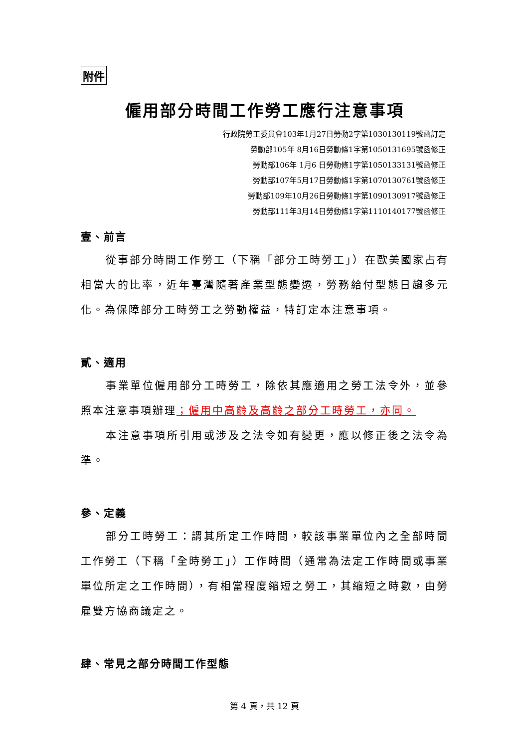附件
僱用部分時間工作勞工應行注意事項
行政院勞工委員會103年1月27日勞動2字第1030130119號函訂定
勞動部105年 8月16日勞動條1字第1050131695號函修正
勞動部106年 1月6 日勞動條1字第1050133131號函修正
勞動部107年5月17日勞動條1字第1070130761號函修正
勞動部109年10月26日勞動條1字第1090130917號函修正
勞動部111年3月14日勞動條1字第1110140177號函修正
壹、前言
從事部分時間工作勞工（下稱「部分工時勞工」）在歐美國家占有相當大的比率，近年臺灣隨著產業型態變遷，勞務給付型態日趨多元化。為保障部分工時勞工之勞動權益，特訂定本注意事項。
貳、適用
事業單位僱用部分工時勞工，除依其應適用之勞工法令外，並參照本注意事項辦理；僱用中高齡及高齡之部分工時勞工，亦同。
本注意事項所引用或涉及之法令如有變更，應以修正後之法令為準。
參、定義
部分工時勞工：謂其所定工作時間，較該事業單位內之全部時間工作勞工（下稱「全時勞工」）工作時間（通常為法定工作時間或事業單位所定之工作時間），有相當程度縮短之勞工，其縮短之時數，由勞雇雙方協商議定之。
肆、常見之部分時間工作型態
第 4 頁，共 12 頁